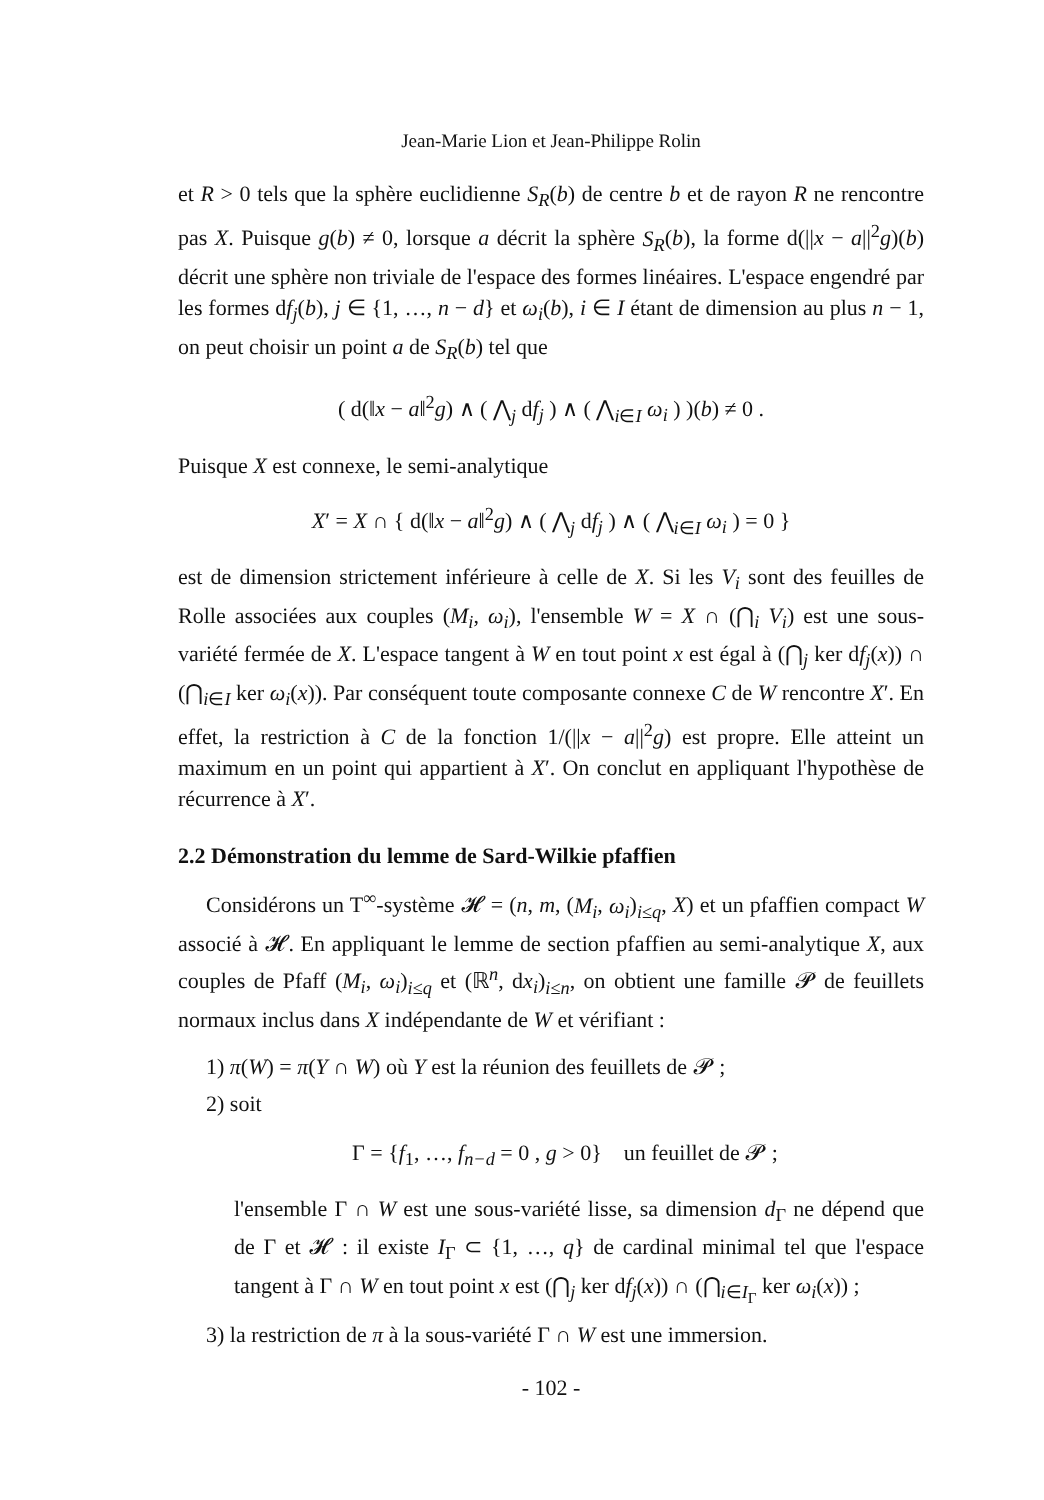Jean-Marie Lion et Jean-Philippe Rolin
et R > 0 tels que la sphère euclidienne S<sub>R</sub>(b) de centre b et de rayon R ne rencontre pas X. Puisque g(b) ≠ 0, lorsque a décrit la sphère S<sub>R</sub>(b), la forme d(||x − a||<sup>2</sup>g)(b) décrit une sphère non triviale de l'espace des formes linéaires. L'espace engendré par les formes df<sub>j</sub>(b), j ∈ {1, …, n − d} et ω<sub>i</sub>(b), i ∈ I étant de dimension au plus n − 1, on peut choisir un point a de S<sub>R</sub>(b) tel que
( d(‖x − a‖<sup>2</sup>g) ∧ ( ⋀<sub>j</sub> df<sub>j</sub> ) ∧ ( ⋀<sub>i∈I</sub> ω<sub>i</sub> ) )(b) ≠ 0 .
Puisque X est connexe, le semi-analytique
X′ = X ∩ { d(‖x − a‖<sup>2</sup>g) ∧ ( ⋀<sub>j</sub> df<sub>j</sub> ) ∧ ( ⋀<sub>i∈I</sub> ω<sub>i</sub> ) = 0 }
est de dimension strictement inférieure à celle de X. Si les V<sub>i</sub> sont des feuilles de Rolle associées aux couples (M<sub>i</sub>, ω<sub>i</sub>), l'ensemble W = X ∩ (⋂<sub>i</sub> V<sub>i</sub>) est une sous-variété fermée de X. L'espace tangent à W en tout point x est égal à (⋂<sub>j</sub> ker df<sub>j</sub>(x)) ∩ (⋂<sub>i∈I</sub> ker ω<sub>i</sub>(x)). Par conséquent toute composante connexe C de W rencontre X′. En effet, la restriction à C de la fonction 1/(||x − a||<sup>2</sup>g) est propre. Elle atteint un maximum en un point qui appartient à X′. On conclut en appliquant l'hypothèse de récurrence à X′.
2.2 Démonstration du lemme de Sard-Wilkie pfaffien
Considérons un T<sup>∞</sup>-système 𝓗 = (n, m, (M<sub>i</sub>, ω<sub>i</sub>)<sub>i≤q</sub>, X) et un pfaffien compact W associé à 𝓗. En appliquant le lemme de section pfaffien au semi-analytique X, aux couples de Pfaff (M<sub>i</sub>, ω<sub>i</sub>)<sub>i≤q</sub> et (ℝ<sup>n</sup>, dx<sub>i</sub>)<sub>i≤n</sub>, on obtient une famille 𝓟 de feuillets normaux inclus dans X indépendante de W et vérifiant :
1) π(W) = π(Y ∩ W) où Y est la réunion des feuillets de 𝓟 ;
2) soit
Γ = {f<sub>1</sub>, …, f<sub>n−d</sub> = 0 , g > 0} un feuillet de 𝓟 ;
l'ensemble Γ ∩ W est une sous-variété lisse, sa dimension d<sub>Γ</sub> ne dépend que de Γ et 𝓗 : il existe I<sub>Γ</sub> ⊂ {1, …, q} de cardinal minimal tel que l'espace tangent à Γ ∩ W en tout point x est (⋂<sub>j</sub> ker df<sub>j</sub>(x)) ∩ (⋂<sub>i∈I<sub>Γ</sub></sub> ker ω<sub>i</sub>(x)) ;
3) la restriction de π à la sous-variété Γ ∩ W est une immersion.
- 102 -